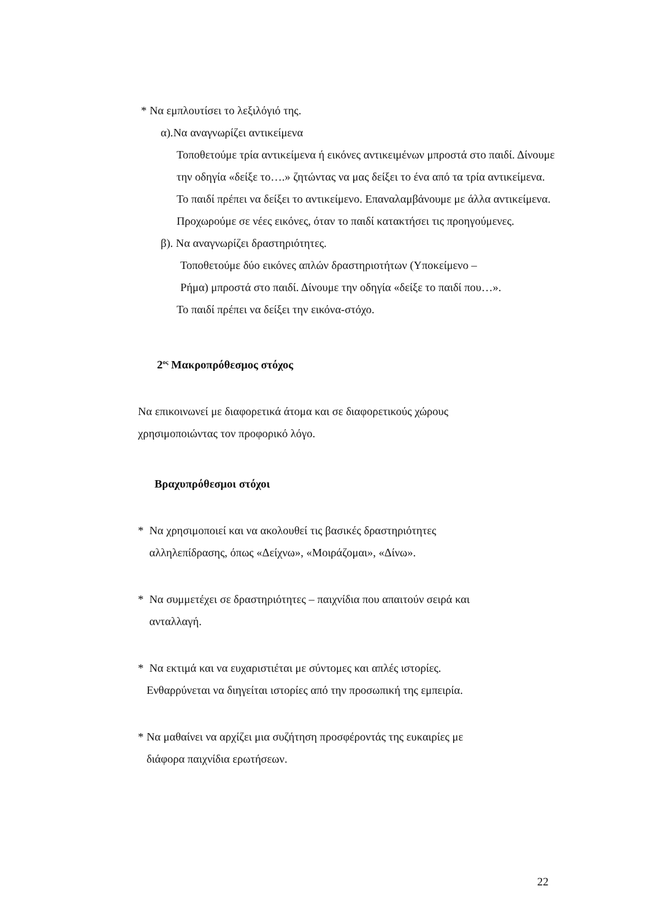* Να εμπλουτίσει το λεξιλόγιό της.
α).Να αναγνωρίζει αντικείμενα
Τοποθετούμε τρία αντικείμενα ή εικόνες αντικειμένων μπροστά στο παιδί. Δίνουμε την οδηγία «δείξε το….» ζητώντας να μας δείξει το ένα από τα τρία αντικείμενα. Το παιδί πρέπει να δείξει το αντικείμενο. Επαναλαμβάνουμε με άλλα αντικείμενα. Προχωρούμε σε νέες εικόνες, όταν το παιδί κατακτήσει τις προηγούμενες.
β). Να αναγνωρίζει δραστηριότητες.
Τοποθετούμε δύο εικόνες απλών δραστηριοτήτων (Υποκείμενο –
Ρήμα) μπροστά στο παιδί. Δίνουμε την οδηγία «δείξε το παιδί που…».
Το παιδί πρέπει να δείξει την εικόνα-στόχο.
2<sup>ος</sup> Μακροπρόθεσμος στόχος
Να επικοινωνεί με διαφορετικά άτομα και σε διαφορετικούς χώρους χρησιμοποιώντας τον προφορικό λόγο.
Βραχυπρόθεσμοι στόχοι
* Να χρησιμοποιεί και να ακολουθεί τις βασικές δραστηριότητες
αλληλεπίδρασης, όπως «Δείχνω», «Μοιράζομαι», «Δίνω».
* Να συμμετέχει σε δραστηριότητες – παιχνίδια που απαιτούν σειρά και
ανταλλαγή.
* Να εκτιμά και να ευχαριστιέται με σύντομες και απλές ιστορίες.
Ενθαρρύνεται να διηγείται ιστορίες από την προσωπική της εμπειρία.
* Να μαθαίνει να αρχίζει μια συζήτηση προσφέροντάς της ευκαιρίες με
διάφορα παιχνίδια ερωτήσεων.
22